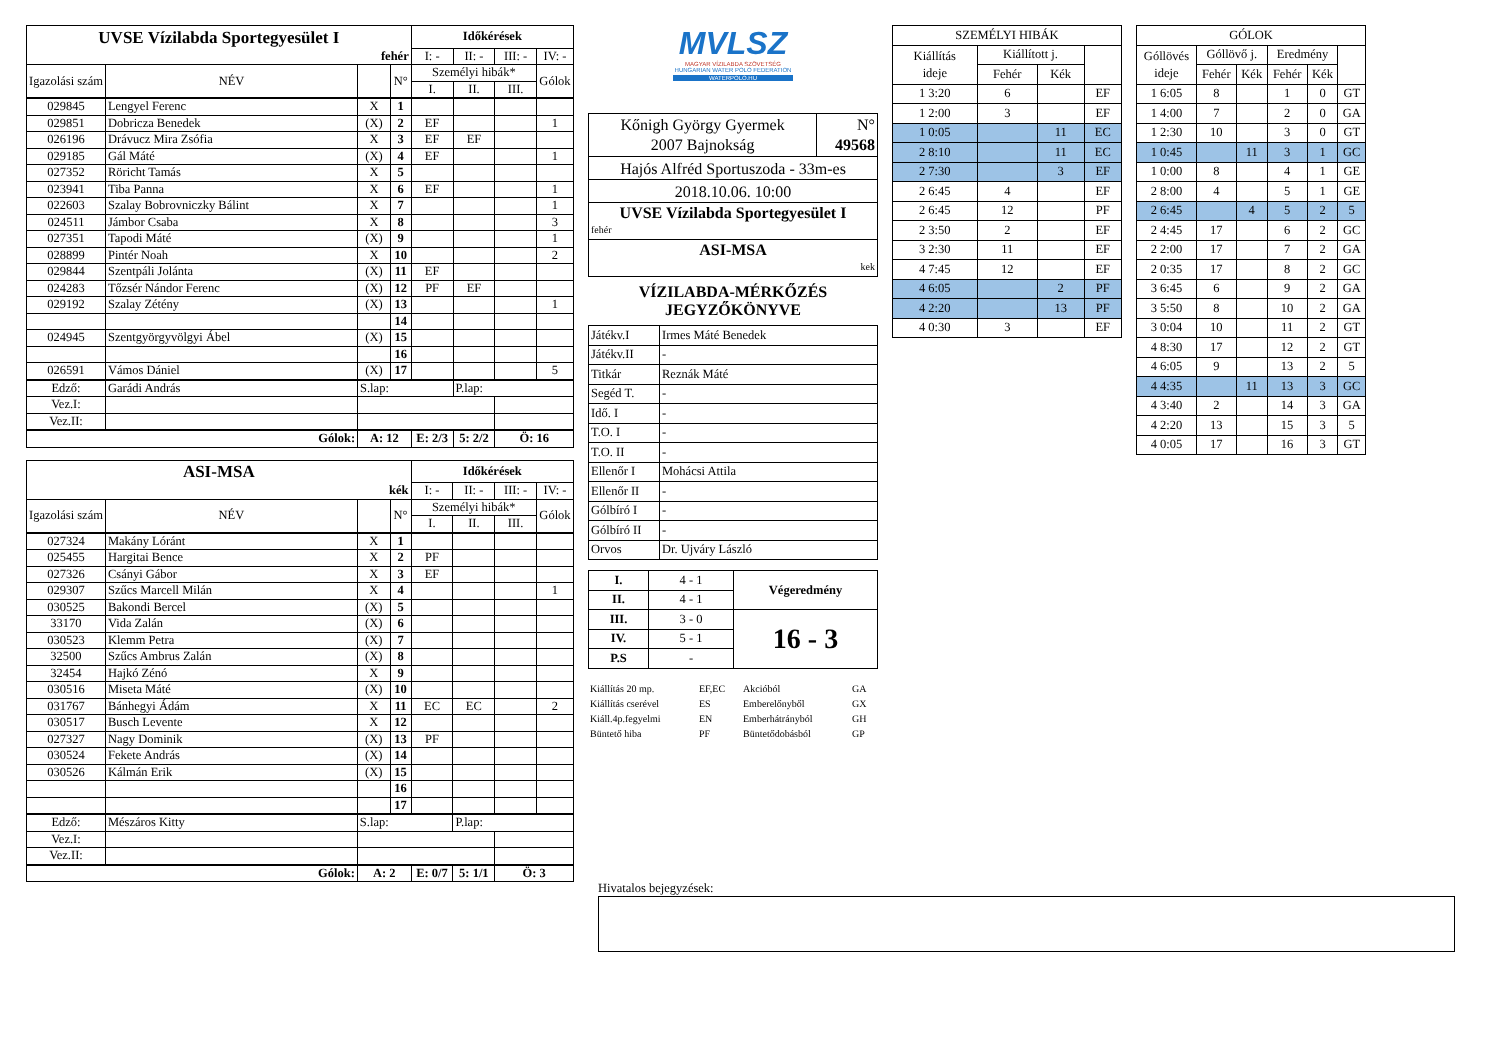| UVSE Vízilabda Sportegyesület I | | | | Időkérések | | | |
| fehér | | | | I: - | II: - | III: - | IV: - |
| Igazolási szám | NÉV | | N° | Személyi hibák* | | | Gólok |
| | | | | I. | II. | III. | |
| 029845 | Lengyel Ferenc | X | 1 | | | | |
| 029851 | Dobricza Benedek | (X) | 2 | EF | | | 1 |
| 026196 | Drávucz Mira Zsófia | X | 3 | EF | EF | | |
| 029185 | Gál Máté | (X) | 4 | EF | | | 1 |
| 027352 | Röricht Tamás | X | 5 | | | | |
| 023941 | Tiba Panna | X | 6 | EF | | | 1 |
| 022603 | Szalay Bobrovniczky Bálint | X | 7 | | | | 1 |
| 024511 | Jámbor Csaba | X | 8 | | | | 3 |
| 027351 | Tapodi Máté | (X) | 9 | | | | 1 |
| 028899 | Pintér Noah | X | 10 | | | | 2 |
| 029844 | Szentpáli Jolánta | (X) | 11 | EF | | | |
| 024283 | Tőzsér Nándor Ferenc | (X) | 12 | PF | EF | | |
| 029192 | Szalay Zétény | (X) | 13 | | | | 1 |
| | | | 14 | | | | |
| 024945 | Szentgyörgyvölgyi Ábel | (X) | 15 | | | | |
| | | | 16 | | | | |
| 026591 | Vámos Dániel | (X) | 17 | | | | 5 |
| Edző: | Garádi András | S.lap: | | | P.lap: | | |
| Vez.I: | | | | | | | |
| Vez.II: | | | | | | | |
| Gólok: | | A: 12 | | E: 2/3 | 5: 2/2 | Ö: 16 | |
| ASI-MSA | | | | Időkérések | | | |
| kék | | | | I: - | II: - | III: - | IV: - |
| Igazolási szám | NÉV | | N° | Személyi hibák* | | | Gólok |
| | | | | I. | II. | III. | |
| 027324 | Makány Lóránt | X | 1 | | | | |
| 025455 | Hargitai Bence | X | 2 | PF | | | |
| 027326 | Csányi Gábor | X | 3 | EF | | | |
| 029307 | Szűcs Marcell Milán | X | 4 | | | | 1 |
| 030525 | Bakondi Bercel | (X) | 5 | | | | |
| 33170 | Vida Zalán | (X) | 6 | | | | |
| 030523 | Klemm Petra | (X) | 7 | | | | |
| 32500 | Szűcs Ambrus Zalán | (X) | 8 | | | | |
| 32454 | Hajkó Zénó | X | 9 | | | | |
| 030516 | Miseta Máté | (X) | 10 | | | | |
| 031767 | Bánhegyi Ádám | X | 11 | EC | EC | | 2 |
| 030517 | Busch Levente | X | 12 | | | | |
| 027327 | Nagy Dominik | (X) | 13 | PF | | | |
| 030524 | Fekete András | (X) | 14 | | | | |
| 030526 | Kálmán Erik | (X) | 15 | | | | |
| | | | 16 | | | | |
| | | | 17 | | | | |
| Edző: | Mészáros Kitty | S.lap: | | | P.lap: | | |
| Vez.I: | | | | | | | |
| Vez.II: | | | | | | | |
| Gólok: | | A: 2 | | E: 0/7 | 5: 1/1 | Ö: 3 | |
MVLSZ
MAGYAR VÍZILABDA SZÖVETSÉG
HUNGARIAN WATER POLO FEDERATION
WATERPOLO.HU
| Kőnigh György Gyermek 2007 Bajnokság | N° 49568 |
| Hajós Alfréd Sportuszoda - 33m-es | |
| 2018.10.06. 10:00 | |
| UVSE Vízilabda Sportegyesület I fehér | |
| ASI-MSA kek | |
VÍZILABDA-MÉRKŐZÉS
JEGYZŐKÖNYVE
| Játékv.I | Irmes Máté Benedek |
| Játékv.II | - |
| Titkár | Reznák Máté |
| Segéd T. | - |
| Idő. I | - |
| T.O. I | - |
| T.O. II | - |
| Ellenőr I | Mohácsi Attila |
| Ellenőr II | - |
| Gólbíró I | - |
| Gólbíró II | - |
| Orvos | Dr. Ujváry László |
| I. | 4 - 1 | Végeredmény |
| II. | 4 - 1 | |
| III. | 3 - 0 | 16 - 3 |
| IV. | 5 - 1 | |
| P.S | - | |
| Kiállítás 20 mp. | EF,EC | Akcióból | GA |
| Kiállítás cserével | ES | Emberelőnyből | GX |
| Kiáll.4p.fegyelmi | EN | Emberhátrányból | GH |
| Büntető hiba | PF | Büntetődobásból | GP |
| SZEMÉLYI HIBÁK | | | |
| Kiállítás ideje | Kiállított j. | | |
| | Fehér | Kék | |
| 1 3:20 | 6 | | EF |
| 1 2:00 | 3 | | EF |
| 1 0:05 | | 11 | EC |
| 2 8:10 | | 11 | EC |
| 2 7:30 | | 3 | EF |
| 2 6:45 | 4 | | EF |
| 2 6:45 | 12 | | PF |
| 2 3:50 | 2 | | EF |
| 3 2:30 | 11 | | EF |
| 4 7:45 | 12 | | EF |
| 4 6:05 | | 2 | PF |
| 4 2:20 | | 13 | PF |
| 4 0:30 | 3 | | EF |
| GÓLOK | | | | | |
| Góllövés ideje | Góllövő j. | | Eredmény | | |
| | Fehér | Kék | Fehér | Kék | |
| 1 6:05 | 8 | | 1 | 0 | GT |
| 1 4:00 | 7 | | 2 | 0 | GA |
| 1 2:30 | 10 | | 3 | 0 | GT |
| 1 0:45 | | 11 | 3 | 1 | GC |
| 1 0:00 | 8 | | 4 | 1 | GE |
| 2 8:00 | 4 | | 5 | 1 | GE |
| 2 6:45 | | 4 | 5 | 2 | 5 |
| 2 4:45 | 17 | | 6 | 2 | GC |
| 2 2:00 | 17 | | 7 | 2 | GA |
| 2 0:35 | 17 | | 8 | 2 | GC |
| 3 6:45 | 6 | | 9 | 2 | GA |
| 3 5:50 | 8 | | 10 | 2 | GA |
| 3 0:04 | 10 | | 11 | 2 | GT |
| 4 8:30 | 17 | | 12 | 2 | GT |
| 4 6:05 | 9 | | 13 | 2 | 5 |
| 4 4:35 | | 11 | 13 | 3 | GC |
| 4 3:40 | 2 | | 14 | 3 | GA |
| 4 2:20 | 13 | | 15 | 3 | 5 |
| 4 0:05 | 17 | | 16 | 3 | GT |
Hivatalos bejegyzések: